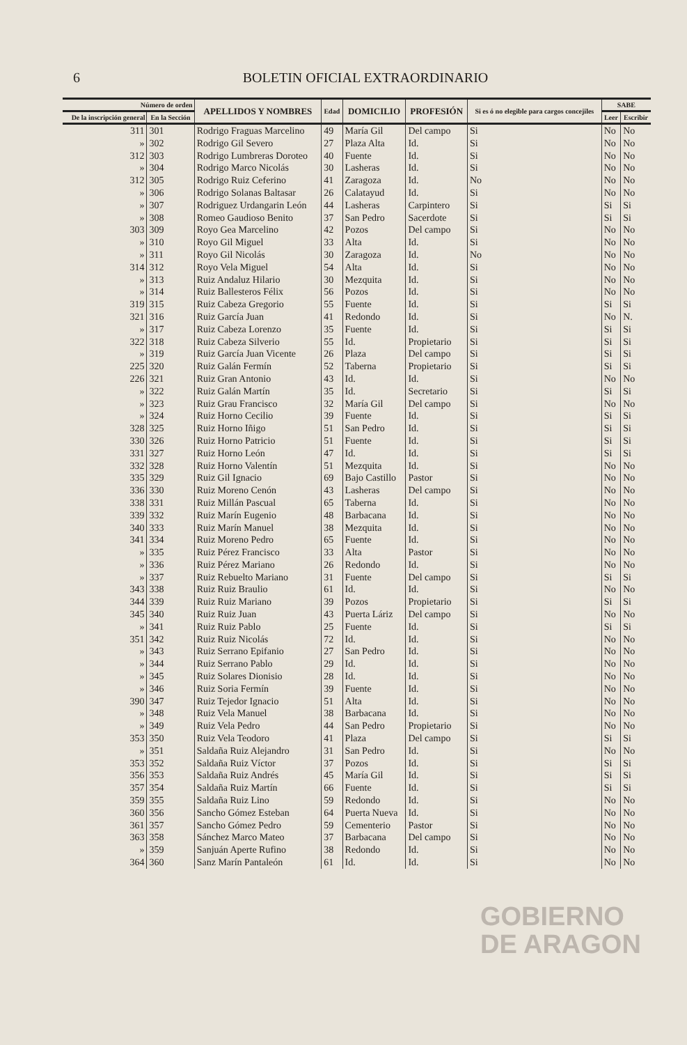6 BOLETIN OFICIAL EXTRAORDINARIO
| Número de orden | | APELLIDOS Y NOMBRES | Edad | DOMICILIO | PROFESIÓN | Si es ó no elegible para cargos concejiles | SABE | |
| --- | --- | --- | --- | --- | --- | --- | --- | --- |
| De la inscripción general | En la Sección | | | | | | Leer | Escribir |
| 311 | 301 | Rodrigo Fraguas Marcelino | 49 | María Gil | Del campo | Si | No | No |
| » | 302 | Rodrigo Gil Severo | 27 | Plaza Alta | Id. | Si | No | No |
| 312 | 303 | Rodrigo Lumbreras Doroteo | 40 | Fuente | Id. | Si | No | No |
| » | 304 | Rodrigo Marco Nicolás | 30 | Lasheras | Id. | Si | No | No |
| 312 | 305 | Rodrigo Ruiz Ceferino | 41 | Zaragoza | Id. | No | No | No |
| » | 306 | Rodrigo Solanas Baltasar | 26 | Calatayud | Id. | Si | No | No |
| » | 307 | Rodriguez Urdangarin León | 44 | Lasheras | Carpintero | Si | Si | Si |
| » | 308 | Romeo Gaudioso Benito | 37 | San Pedro | Sacerdote | Si | Si | Si |
| 303 | 309 | Royo Gea Marcelino | 42 | Pozos | Del campo | Si | No | No |
| » | 310 | Royo Gil Miguel | 33 | Alta | Id. | Si | No | No |
| » | 311 | Royo Gil Nicolás | 30 | Zaragoza | Id. | No | No | No |
| 314 | 312 | Royo Vela Miguel | 54 | Alta | Id. | Si | No | No |
| » | 313 | Ruiz Andaluz Hilario | 30 | Mezquita | Id. | Si | No | No |
| » | 314 | Ruiz Ballesteros Félix | 56 | Pozos | Id. | Si | No | No |
| 319 | 315 | Ruiz Cabeza Gregorio | 55 | Fuente | Id. | Si | Si | Si |
| 321 | 316 | Ruiz García Juan | 41 | Redondo | Id. | Si | No | N. |
| » | 317 | Ruiz Cabeza Lorenzo | 35 | Fuente | Id. | Si | Si | Si |
| 322 | 318 | Ruiz Cabeza Silverio | 55 | Id. | Propietario | Si | Si | Si |
| » | 319 | Ruiz García Juan Vicente | 26 | Plaza | Del campo | Si | Si | Si |
| 225 | 320 | Ruiz Galán Fermín | 52 | Taberna | Propietario | Si | Si | Si |
| 226 | 321 | Ruiz Gran Antonio | 43 | Id. | Id. | Si | No | No |
| » | 322 | Ruiz Galán Martín | 35 | Id. | Secretario | Si | Si | Si |
| » | 323 | Ruiz Grau Francisco | 32 | María Gil | Del campo | Si | No | No |
| » | 324 | Ruiz Horno Cecilio | 39 | Fuente | Id. | Si | Si | Si |
| 328 | 325 | Ruiz Horno Iñigo | 51 | San Pedro | Id. | Si | Si | Si |
| 330 | 326 | Ruiz Horno Patricio | 51 | Fuente | Id. | Si | Si | Si |
| 331 | 327 | Ruiz Horno León | 47 | Id. | Id. | Si | Si | Si |
| 332 | 328 | Ruiz Horno Valentín | 51 | Mezquita | Id. | Si | No | No |
| 335 | 329 | Ruiz Gil Ignacio | 69 | Bajo Castillo | Pastor | Si | No | No |
| 336 | 330 | Ruiz Moreno Cenón | 43 | Lasheras | Del campo | Si | No | No |
| 338 | 331 | Ruiz Millán Pascual | 65 | Taberna | Id. | Si | No | No |
| 339 | 332 | Ruiz Marín Eugenio | 48 | Barbacana | Id. | Si | No | No |
| 340 | 333 | Ruiz Marín Manuel | 38 | Mezquita | Id. | Si | No | No |
| 341 | 334 | Ruiz Moreno Pedro | 65 | Fuente | Id. | Si | No | No |
| » | 335 | Ruiz Pérez Francisco | 33 | Alta | Pastor | Si | No | No |
| » | 336 | Ruiz Pérez Mariano | 26 | Redondo | Id. | Si | No | No |
| » | 337 | Ruiz Rebuelto Mariano | 31 | Fuente | Del campo | Si | Si | Si |
| 343 | 338 | Ruiz Ruiz Braulio | 61 | Id. | Id. | Si | No | No |
| 344 | 339 | Ruiz Ruiz Mariano | 39 | Pozos | Propietario | Si | Si | Si |
| 345 | 340 | Ruiz Ruiz Juan | 43 | Puerta Láriz | Del campo | Si | No | No |
| » | 341 | Ruiz Ruiz Pablo | 25 | Fuente | Id. | Si | Si | Si |
| 351 | 342 | Ruiz Ruiz Nicolás | 72 | Id. | Id. | Si | No | No |
| » | 343 | Ruiz Serrano Epifanio | 27 | San Pedro | Id. | Si | No | No |
| » | 344 | Ruiz Serrano Pablo | 29 | Id. | Id. | Si | No | No |
| » | 345 | Ruiz Solares Dionisio | 28 | Id. | Id. | Si | No | No |
| » | 346 | Ruiz Soria Fermín | 39 | Fuente | Id. | Si | No | No |
| 390 | 347 | Ruiz Tejedor Ignacio | 51 | Alta | Id. | Si | No | No |
| » | 348 | Ruiz Vela Manuel | 38 | Barbacana | Id. | Si | No | No |
| » | 349 | Ruiz Vela Pedro | 44 | San Pedro | Propietario | Si | No | No |
| 353 | 350 | Ruiz Vela Teodoro | 41 | Plaza | Del campo | Si | Si | Si |
| » | 351 | Saldaña Ruiz Alejandro | 31 | San Pedro | Id. | Si | No | No |
| 353 | 352 | Saldaña Ruiz Víctor | 37 | Pozos | Id. | Si | Si | Si |
| 356 | 353 | Saldaña Ruiz Andrés | 45 | María Gil | Id. | Si | Si | Si |
| 357 | 354 | Saldaña Ruiz Martín | 66 | Fuente | Id. | Si | Si | Si |
| 359 | 355 | Saldaña Ruiz Lino | 59 | Redondo | Id. | Si | No | No |
| 360 | 356 | Sancho Gómez Esteban | 64 | Puerta Nueva | Id. | Si | No | No |
| 361 | 357 | Sancho Gómez Pedro | 59 | Cementerio | Pastor | Si | No | No |
| 363 | 358 | Sánchez Marco Mateo | 37 | Barbacana | Del campo | Si | No | No |
| » | 359 | Sanjuán Aperte Rufino | 38 | Redondo | Id. | Si | No | No |
| 364 | 360 | Sanz Marín Pantaleón | 61 | Id. | Id. | Si | No | No |
GOBIERNO
DE ARAGON